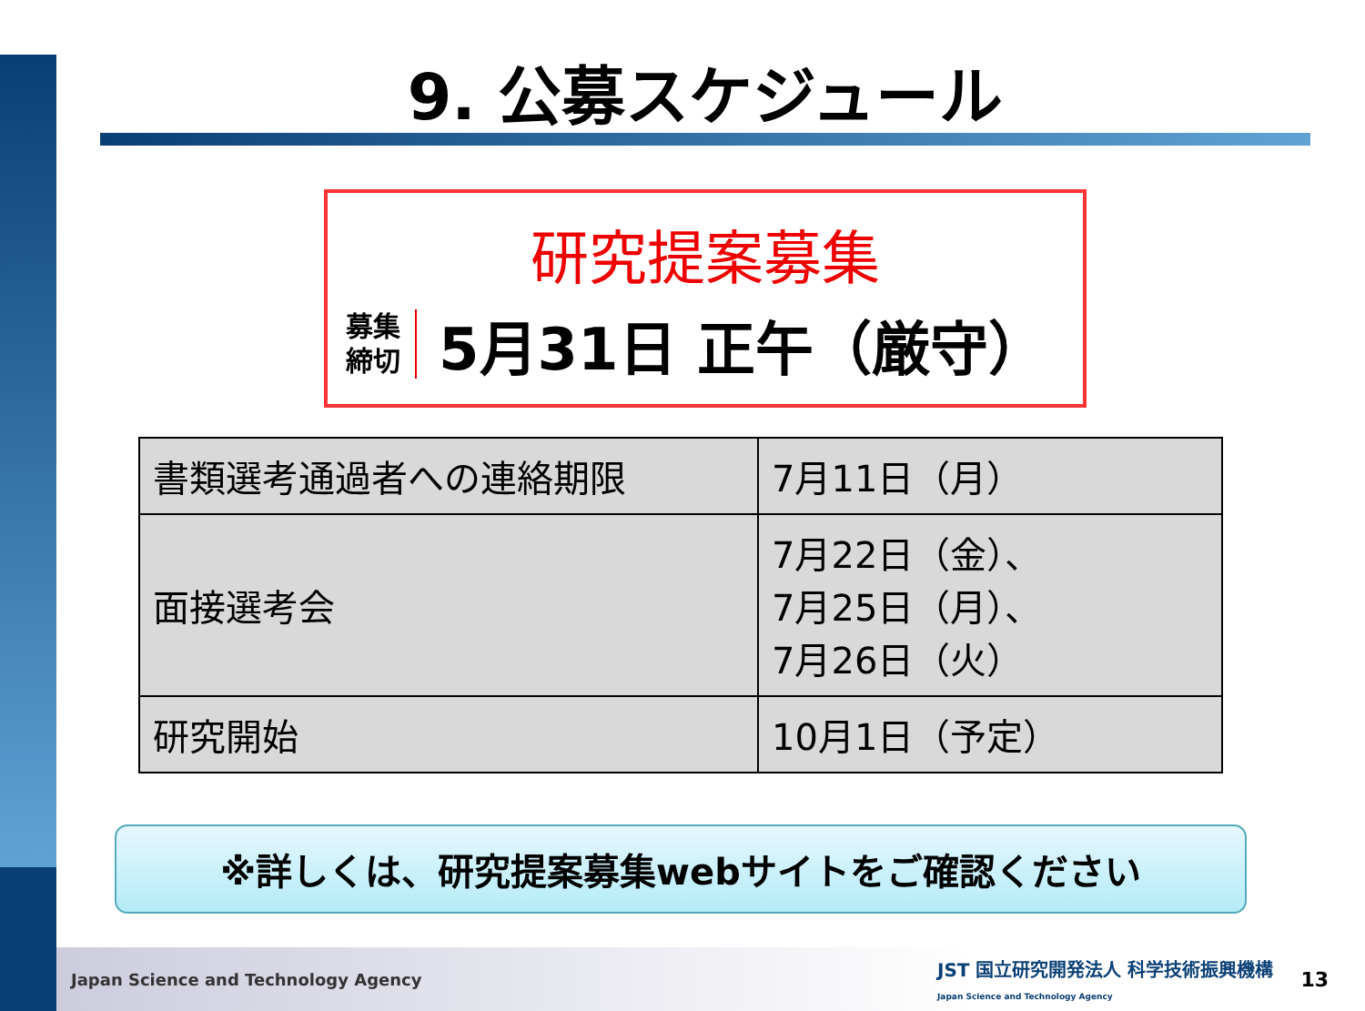9. 公募スケジュール
研究提案募集
募集
締切
5月31日 正午（厳守）
| 書類選考通過者への連絡期限 | 7月11日（月） |
| 面接選考会 | 7月22日（金）、 7月25日（月）、 7月26日（火） |
| 研究開始 | 10月1日（予定） |
※詳しくは、研究提案募集webサイトをご確認ください
Japan Science and Technology Agency JST 国立研究開発法人 科学技術振興機構
Japan Science and Technology Agency 13